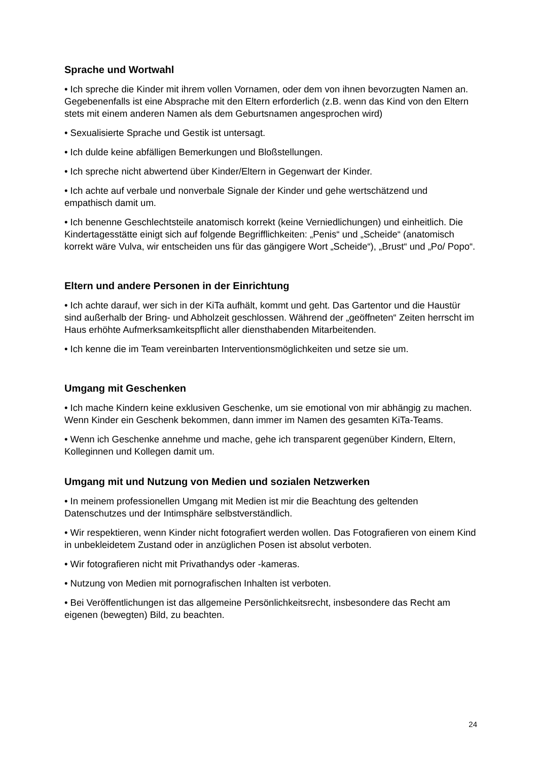Sprache und Wortwahl
• Ich spreche die Kinder mit ihrem vollen Vornamen, oder dem von ihnen bevorzugten Namen an. Gegebenenfalls ist eine Absprache mit den Eltern erforderlich (z.B. wenn das Kind von den Eltern stets mit einem anderen Namen als dem Geburtsnamen angesprochen wird)
• Sexualisierte Sprache und Gestik ist untersagt.
• Ich dulde keine abfälligen Bemerkungen und Bloßstellungen.
• Ich spreche nicht abwertend über Kinder/Eltern in Gegenwart der Kinder.
• Ich achte auf verbale und nonverbale Signale der Kinder und gehe wertschätzend und empathisch damit um.
• Ich benenne Geschlechtsteile anatomisch korrekt (keine Verniedlichungen) und einheitlich. Die Kindertagesstätte einigt sich auf folgende Begrifflichkeiten: „Penis“ und „Scheide“ (anatomisch korrekt wäre Vulva, wir entscheiden uns für das gängigere Wort „Scheide“), „Brust“ und „Po/ Popo“.
Eltern und andere Personen in der Einrichtung
• Ich achte darauf, wer sich in der KiTa aufhält, kommt und geht. Das Gartentor und die Haustür sind außerhalb der Bring- und Abholzeit geschlossen. Während der „geöffneten“ Zeiten herrscht im Haus erhöhte Aufmerksamkeitspflicht aller diensthabenden Mitarbeitenden.
• Ich kenne die im Team vereinbarten Interventionsmöglichkeiten und setze sie um.
Umgang mit Geschenken
• Ich mache Kindern keine exklusiven Geschenke, um sie emotional von mir abhängig zu machen. Wenn Kinder ein Geschenk bekommen, dann immer im Namen des gesamten KiTa-Teams.
• Wenn ich Geschenke annehme und mache, gehe ich transparent gegenüber Kindern, Eltern, Kolleginnen und Kollegen damit um.
Umgang mit und Nutzung von Medien und sozialen Netzwerken
• In meinem professionellen Umgang mit Medien ist mir die Beachtung des geltenden Datenschutzes und der Intimsphäre selbstverständlich.
• Wir respektieren, wenn Kinder nicht fotografiert werden wollen. Das Fotografieren von einem Kind in unbekleidetem Zustand oder in anzüglichen Posen ist absolut verboten.
• Wir fotografieren nicht mit Privathandys oder -kameras.
• Nutzung von Medien mit pornografischen Inhalten ist verboten.
• Bei Veröffentlichungen ist das allgemeine Persönlichkeitsrecht, insbesondere das Recht am eigenen (bewegten) Bild, zu beachten.
24